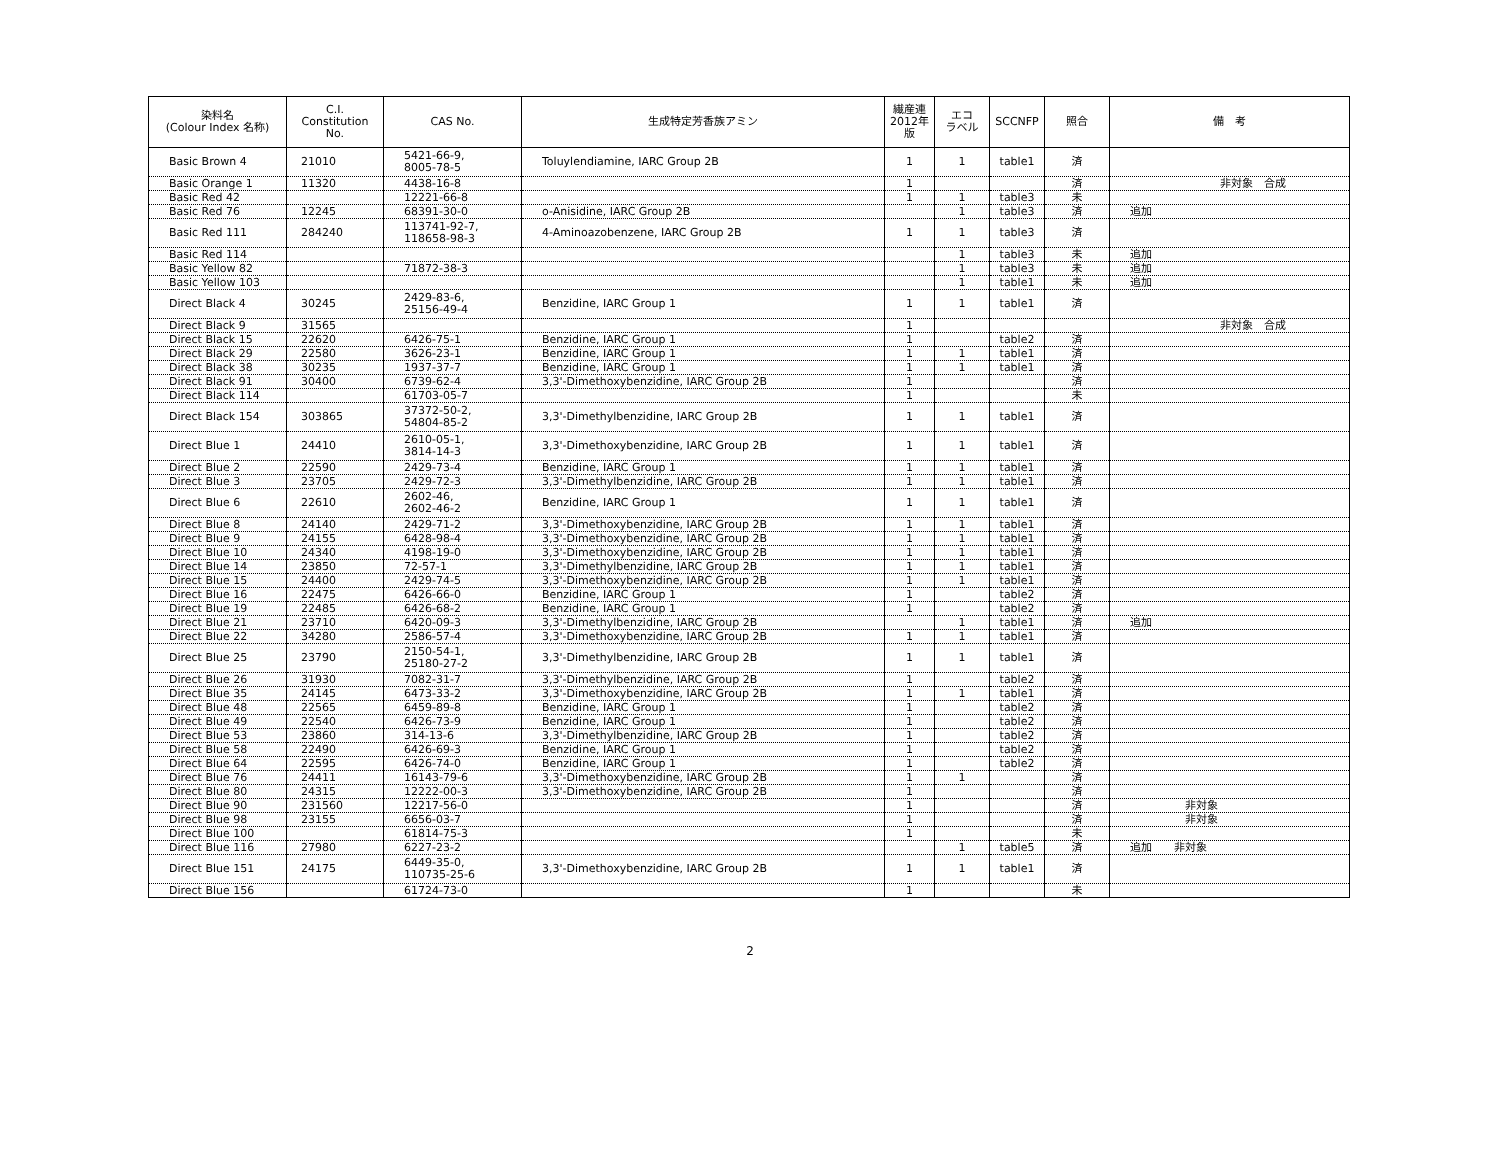| 染料名 (Colour Index 名称) | C.I. Constitution No. | CAS No. | 生成特定芳香族アミン | 繊産連 2012年 版 | エコ ラベル | SCCNFP | 照合 | 備 考 |
| --- | --- | --- | --- | --- | --- | --- | --- | --- |
| Basic Brown 4 | 21010 | 5421-66-9, 8005-78-5 | Toluylendiamine, IARC Group 2B | 1 | 1 | table1 | 済 | |
| Basic Orange 1 | 11320 | 4438-16-8 | | 1 | | | 済 | 非対象 合成 |
| Basic Red 42 | | 12221-66-8 | | 1 | 1 | table3 | 未 | |
| Basic Red 76 | 12245 | 68391-30-0 | o-Anisidine, IARC Group 2B | | 1 | table3 | 済 | 追加 |
| Basic Red 111 | 284240 | 113741-92-7, 118658-98-3 | 4-Aminoazobenzene, IARC Group 2B | 1 | 1 | table3 | 済 | |
| Basic Red 114 | | | | | 1 | table3 | 未 | 追加 |
| Basic Yellow 82 | | 71872-38-3 | | | 1 | table3 | 未 | 追加 |
| Basic Yellow 103 | | | | | 1 | table1 | 未 | 追加 |
| Direct Black 4 | 30245 | 2429-83-6, 25156-49-4 | Benzidine, IARC Group 1 | 1 | 1 | table1 | 済 | |
| Direct Black 9 | 31565 | | | 1 | | | | 非対象 合成 |
| Direct Black 15 | 22620 | 6426-75-1 | Benzidine, IARC Group 1 | 1 | | table2 | 済 | |
| Direct Black 29 | 22580 | 3626-23-1 | Benzidine, IARC Group 1 | 1 | 1 | table1 | 済 | |
| Direct Black 38 | 30235 | 1937-37-7 | Benzidine, IARC Group 1 | 1 | 1 | table1 | 済 | |
| Direct Black 91 | 30400 | 6739-62-4 | 3,3'-Dimethoxybenzidine, IARC Group 2B | 1 | | | 済 | |
| Direct Black 114 | | 61703-05-7 | | 1 | | | 未 | |
| Direct Black 154 | 303865 | 37372-50-2, 54804-85-2 | 3,3'-Dimethylbenzidine, IARC Group 2B | 1 | 1 | table1 | 済 | |
| Direct Blue 1 | 24410 | 2610-05-1, 3814-14-3 | 3,3'-Dimethoxybenzidine, IARC Group 2B | 1 | 1 | table1 | 済 | |
| Direct Blue 2 | 22590 | 2429-73-4 | Benzidine, IARC Group 1 | 1 | 1 | table1 | 済 | |
| Direct Blue 3 | 23705 | 2429-72-3 | 3,3'-Dimethylbenzidine, IARC Group 2B | 1 | 1 | table1 | 済 | |
| Direct Blue 6 | 22610 | 2602-46, 2602-46-2 | Benzidine, IARC Group 1 | 1 | 1 | table1 | 済 | |
| Direct Blue 8 | 24140 | 2429-71-2 | 3,3'-Dimethoxybenzidine, IARC Group 2B | 1 | 1 | table1 | 済 | |
| Direct Blue 9 | 24155 | 6428-98-4 | 3,3'-Dimethoxybenzidine, IARC Group 2B | 1 | 1 | table1 | 済 | |
| Direct Blue 10 | 24340 | 4198-19-0 | 3,3'-Dimethoxybenzidine, IARC Group 2B | 1 | 1 | table1 | 済 | |
| Direct Blue 14 | 23850 | 72-57-1 | 3,3'-Dimethylbenzidine, IARC Group 2B | 1 | 1 | table1 | 済 | |
| Direct Blue 15 | 24400 | 2429-74-5 | 3,3'-Dimethoxybenzidine, IARC Group 2B | 1 | 1 | table1 | 済 | |
| Direct Blue 16 | 22475 | 6426-66-0 | Benzidine, IARC Group 1 | 1 | | table2 | 済 | |
| Direct Blue 19 | 22485 | 6426-68-2 | Benzidine, IARC Group 1 | 1 | | table2 | 済 | |
| Direct Blue 21 | 23710 | 6420-09-3 | 3,3'-Dimethylbenzidine, IARC Group 2B | | 1 | table1 | 済 | 追加 |
| Direct Blue 22 | 34280 | 2586-57-4 | 3,3'-Dimethoxybenzidine, IARC Group 2B | 1 | 1 | table1 | 済 | |
| Direct Blue 25 | 23790 | 2150-54-1, 25180-27-2 | 3,3'-Dimethylbenzidine, IARC Group 2B | 1 | 1 | table1 | 済 | |
| Direct Blue 26 | 31930 | 7082-31-7 | 3,3'-Dimethylbenzidine, IARC Group 2B | 1 | | table2 | 済 | |
| Direct Blue 35 | 24145 | 6473-33-2 | 3,3'-Dimethoxybenzidine, IARC Group 2B | 1 | 1 | table1 | 済 | |
| Direct Blue 48 | 22565 | 6459-89-8 | Benzidine, IARC Group 1 | 1 | | table2 | 済 | |
| Direct Blue 49 | 22540 | 6426-73-9 | Benzidine, IARC Group 1 | 1 | | table2 | 済 | |
| Direct Blue 53 | 23860 | 314-13-6 | 3,3'-Dimethylbenzidine, IARC Group 2B | 1 | | table2 | 済 | |
| Direct Blue 58 | 22490 | 6426-69-3 | Benzidine, IARC Group 1 | 1 | | table2 | 済 | |
| Direct Blue 64 | 22595 | 6426-74-0 | Benzidine, IARC Group 1 | 1 | | table2 | 済 | |
| Direct Blue 76 | 24411 | 16143-79-6 | 3,3'-Dimethoxybenzidine, IARC Group 2B | 1 | 1 | | 済 | |
| Direct Blue 80 | 24315 | 12222-00-3 | 3,3'-Dimethoxybenzidine, IARC Group 2B | 1 | | | 済 | |
| Direct Blue 90 | 231560 | 12217-56-0 | | 1 | | | 済 | 非対象 |
| Direct Blue 98 | 23155 | 6656-03-7 | | 1 | | | 済 | 非対象 |
| Direct Blue 100 | | 61814-75-3 | | 1 | | | 未 | |
| Direct Blue 116 | 27980 | 6227-23-2 | | | 1 | table5 | 済 | 追加 非対象 |
| Direct Blue 151 | 24175 | 6449-35-0, 110735-25-6 | 3,3'-Dimethoxybenzidine, IARC Group 2B | 1 | 1 | table1 | 済 | |
| Direct Blue 156 | | 61724-73-0 | | 1 | | | 未 | |
2